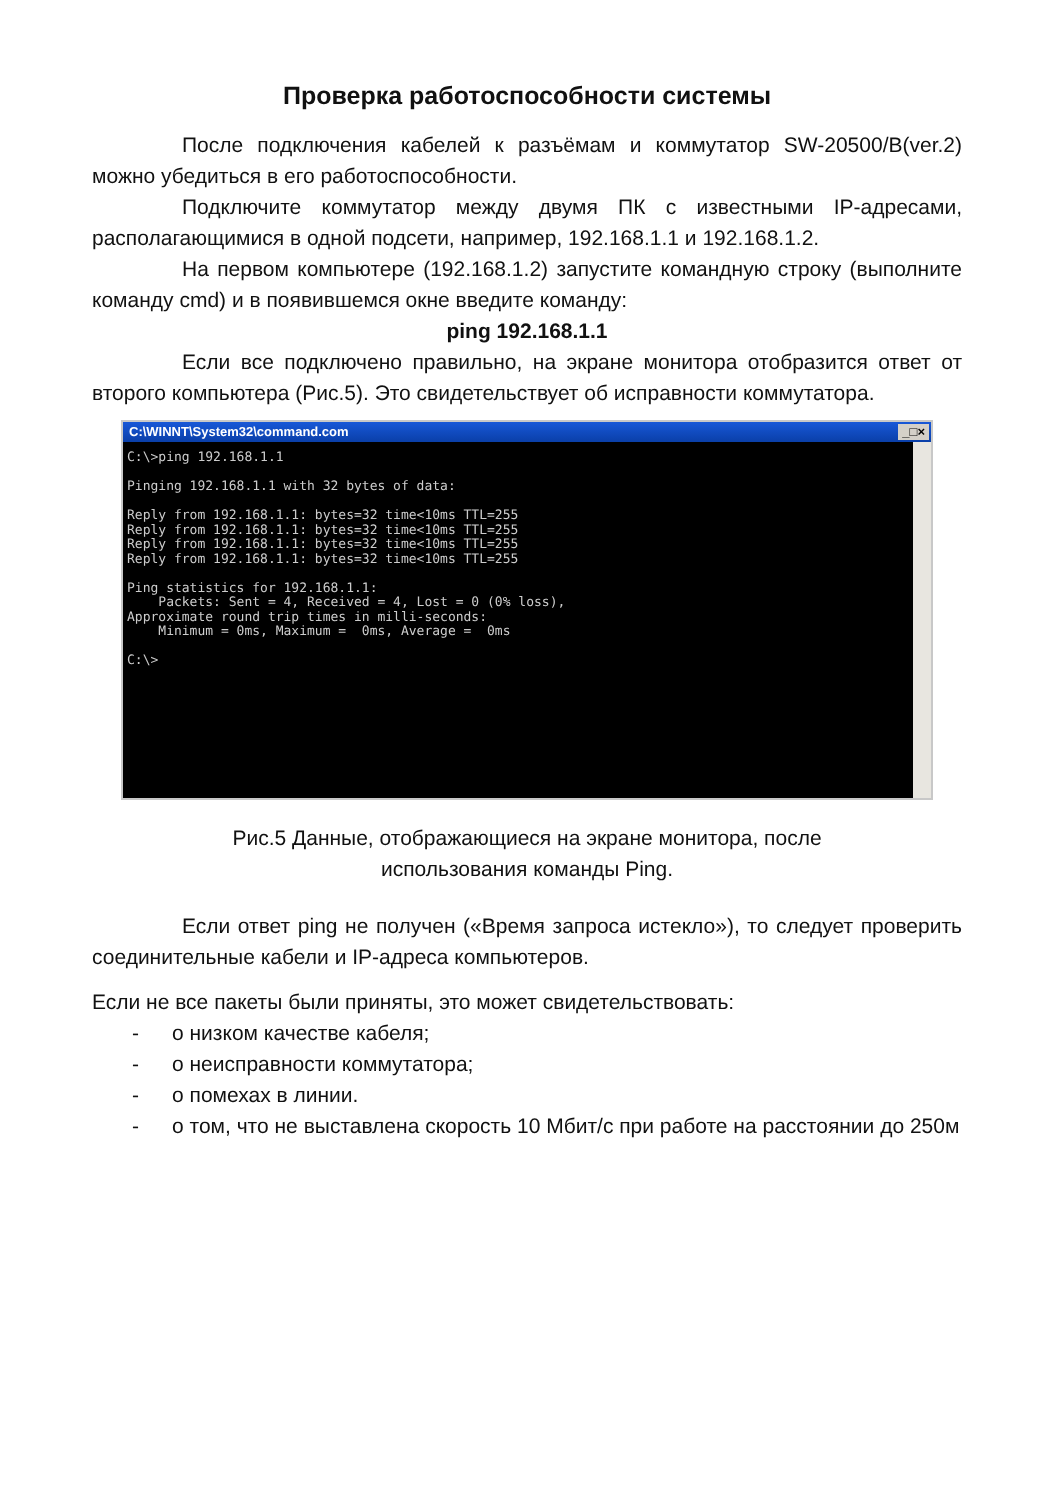Проверка работоспособности системы
После подключения кабелей к разъёмам и коммутатор SW-20500/B(ver.2) можно убедиться в его работоспособности.
Подключите коммутатор между двумя ПК с известными IP-адресами, располагающимися в одной подсети, например, 192.168.1.1 и 192.168.1.2.
На первом компьютере (192.168.1.2) запустите командную строку (выполните команду cmd) и в появившемся окне введите команду:
ping 192.168.1.1
Если все подключено правильно, на экране монитора отобразится ответ от второго компьютера (Рис.5). Это свидетельствует об исправности коммутатора.
C:\WINNT\System32\command.com _□×
C:\>ping 192.168.1.1

Pinging 192.168.1.1 with 32 bytes of data:

Reply from 192.168.1.1: bytes=32 time<10ms TTL=255
Reply from 192.168.1.1: bytes=32 time<10ms TTL=255
Reply from 192.168.1.1: bytes=32 time<10ms TTL=255
Reply from 192.168.1.1: bytes=32 time<10ms TTL=255

Ping statistics for 192.168.1.1:
    Packets: Sent = 4, Received = 4, Lost = 0 (0% loss),
Approximate round trip times in milli-seconds:
    Minimum = 0ms, Maximum =  0ms, Average =  0ms

C:\>
Рис.5 Данные, отображающиеся на экране монитора, после
использования команды Ping.
Если ответ ping не получен («Время запроса истекло»), то следует проверить соединительные кабели и IP-адреса компьютеров.
Если не все пакеты были приняты, это может свидетельствовать:
- о низком качестве кабеля;
- о неисправности коммутатора;
- о помехах в линии.
- о том, что не выставлена скорость 10 Мбит/с при работе на расстоянии до 250м